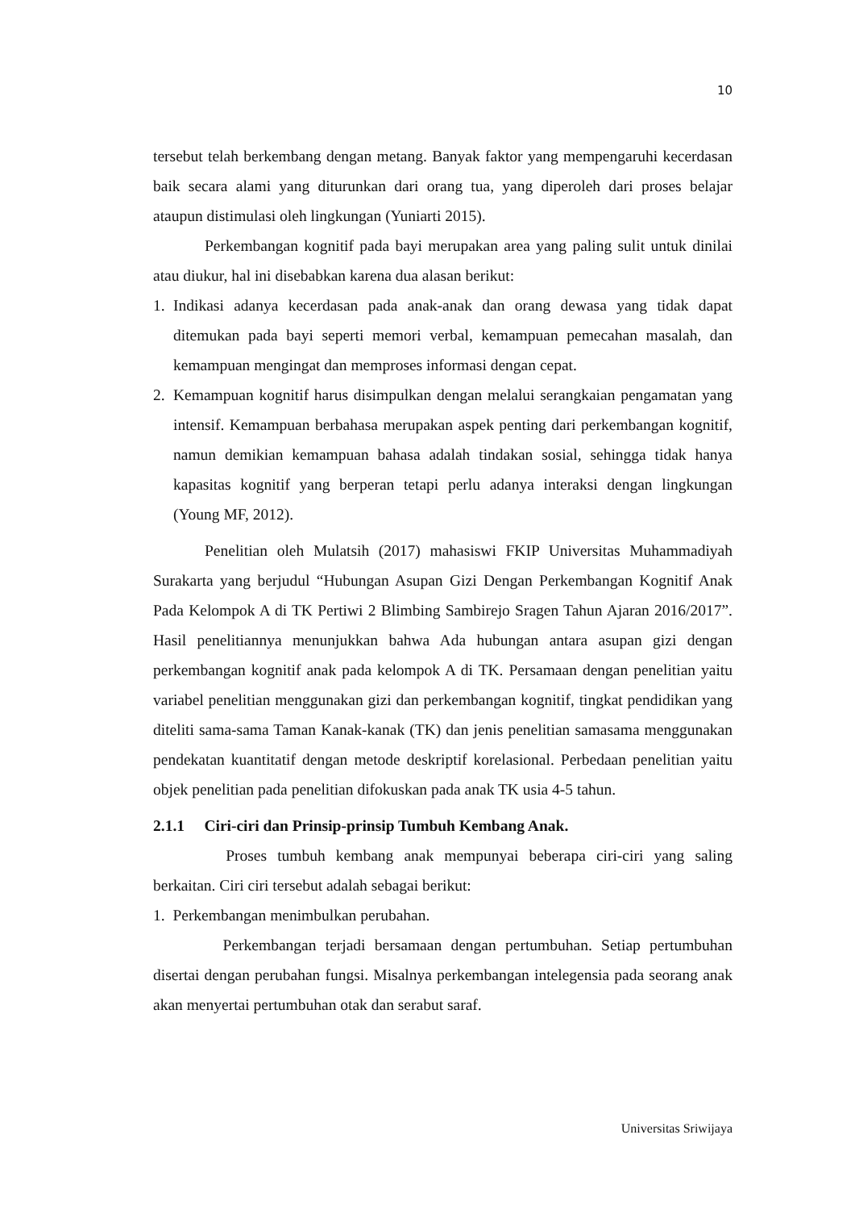10
tersebut telah berkembang dengan metang. Banyak faktor yang mempengaruhi kecerdasan baik secara alami yang diturunkan dari orang tua, yang diperoleh dari proses belajar ataupun distimulasi oleh lingkungan (Yuniarti 2015).
Perkembangan kognitif pada bayi merupakan area yang paling sulit untuk dinilai atau diukur, hal ini disebabkan karena dua alasan berikut:
1. Indikasi adanya kecerdasan pada anak-anak dan orang dewasa yang tidak dapat ditemukan pada bayi seperti memori verbal, kemampuan pemecahan masalah, dan kemampuan mengingat dan memproses informasi dengan cepat.
2. Kemampuan kognitif harus disimpulkan dengan melalui serangkaian pengamatan yang intensif. Kemampuan berbahasa merupakan aspek penting dari perkembangan kognitif, namun demikian kemampuan bahasa adalah tindakan sosial, sehingga tidak hanya kapasitas kognitif yang berperan tetapi perlu adanya interaksi dengan lingkungan (Young MF, 2012).
Penelitian oleh Mulatsih (2017) mahasiswi FKIP Universitas Muhammadiyah Surakarta yang berjudul “Hubungan Asupan Gizi Dengan Perkembangan Kognitif Anak Pada Kelompok A di TK Pertiwi 2 Blimbing Sambirejo Sragen Tahun Ajaran 2016/2017”. Hasil penelitiannya menunjukkan bahwa Ada hubungan antara asupan gizi dengan perkembangan kognitif anak pada kelompok A di TK. Persamaan dengan penelitian yaitu variabel penelitian menggunakan gizi dan perkembangan kognitif, tingkat pendidikan yang diteliti sama-sama Taman Kanak-kanak (TK) dan jenis penelitian samasama menggunakan pendekatan kuantitatif dengan metode deskriptif korelasional. Perbedaan penelitian yaitu objek penelitian pada penelitian difokuskan pada anak TK usia 4-5 tahun.
2.1.1 Ciri-ciri dan Prinsip-prinsip Tumbuh Kembang Anak.
Proses tumbuh kembang anak mempunyai beberapa ciri-ciri yang saling berkaitan. Ciri ciri tersebut adalah sebagai berikut:
1. Perkembangan menimbulkan perubahan.
Perkembangan terjadi bersamaan dengan pertumbuhan. Setiap pertumbuhan disertai dengan perubahan fungsi. Misalnya perkembangan intelegensia pada seorang anak akan menyertai pertumbuhan otak dan serabut saraf.
Universitas Sriwijaya